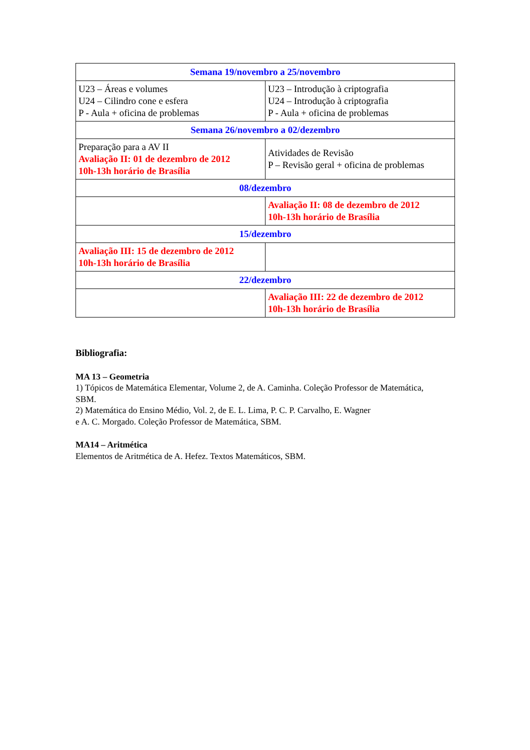| Semana 19/novembro a 25/novembro | |
| --- | --- |
| U23 – Áreas e volumes U24 – Cilindro cone e esfera P - Aula + oficina de problemas | U23 – Introdução à criptografia U24 – Introdução à criptografia P - Aula + oficina de problemas |
| Semana 26/novembro a 02/dezembro | |
| Preparação para a AV II Avaliação II: 01 de dezembro de 2012 10h-13h horário de Brasília | Atividades de Revisão P – Revisão geral + oficina de problemas |
| 08/dezembro | |
| | Avaliação II: 08 de dezembro de 2012 10h-13h horário de Brasília |
| 15/dezembro | |
| Avaliação III: 15 de dezembro de 2012 10h-13h horário de Brasília | |
| 22/dezembro | |
| | Avaliação III: 22 de dezembro de 2012 10h-13h horário de Brasília |
Bibliografia:
MA 13 – Geometria
1) Tópicos de Matemática Elementar, Volume 2, de A. Caminha. Coleção Professor de Matemática, SBM.
2) Matemática do Ensino Médio, Vol. 2, de E. L. Lima, P. C. P. Carvalho, E. Wagner
e A. C. Morgado. Coleção Professor de Matemática, SBM.
MA14 – Aritmética
Elementos de Aritmética de A. Hefez. Textos Matemáticos, SBM.